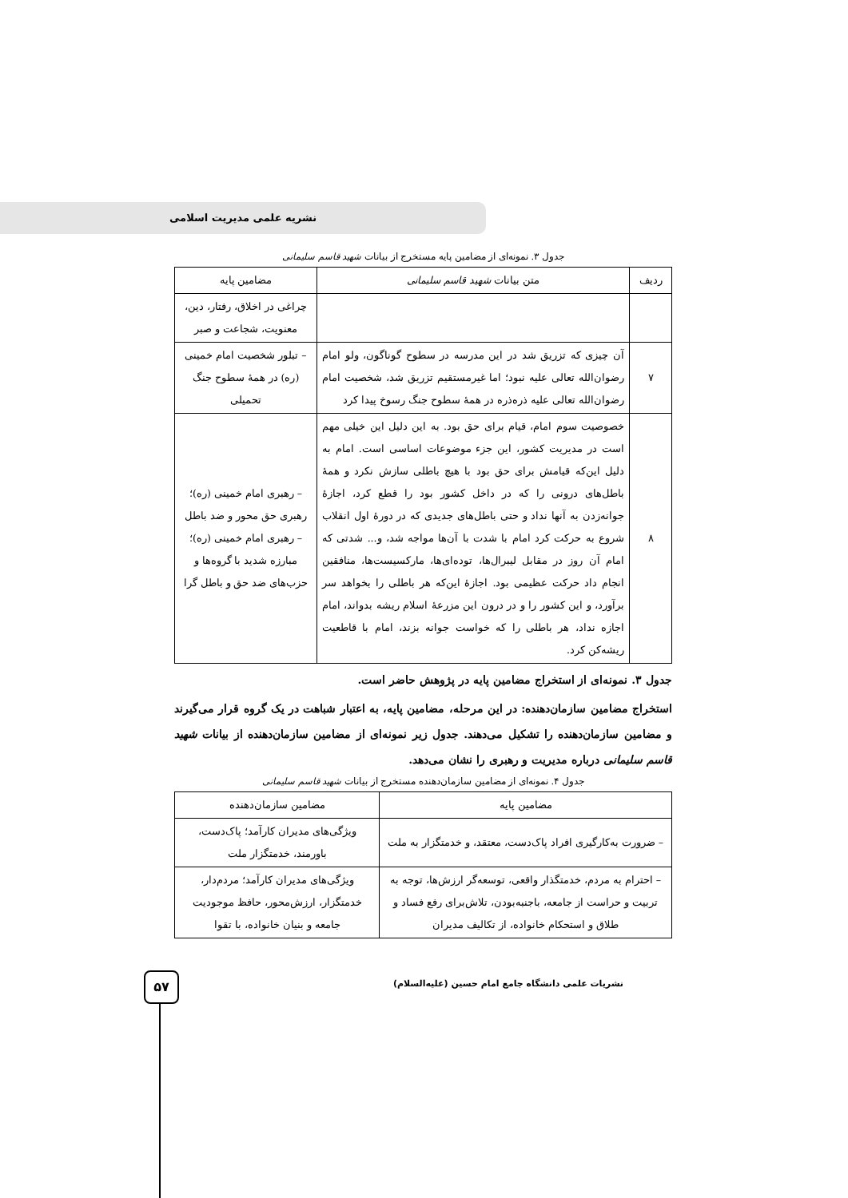نشریه علمی مدیریت اسلامی
جدول ۳. نمونه‌ای از مضامین پایه مستخرج از بیانات شهید قاسم سلیمانی
| ردیف | متن بیانات شهید قاسم سلیمانی | مضامین پایه |
| --- | --- | --- |
| | | چراغی در اخلاق، رفتار، دین، معنویت، شجاعت و صبر |
| ۷ | آن چیزی که تزریق شد در این مدرسه در سطوح گوناگون، ولو امام رضوان‌الله تعالی علیه نبود؛ اما غیرمستقیم تزریق شد، شخصیت امام رضوان‌الله تعالی علیه ذره‌ذره در همهٔ سطوح جنگ رسوخ پیدا کرد | – تبلور شخصیت امام خمینی (ره) در همهٔ سطوح جنگ تحمیلی |
| ۸ | خصوصیت سوم امام، قیام برای حق بود. به این دلیل این خیلی مهم است در مدیریت کشور، این جزء موضوعات اساسی است. امام به دلیل این‌که قیامش برای حق بود با هیچ باطلی سازش نکرد و همهٔ باطل‌های درونی را که در داخل کشور بود را قطع کرد، اجازهٔ جوانه‌زدن به آنها نداد و حتی باطل‌های جدیدی که در دورهٔ اول انقلاب شروع به حرکت کرد امام با شدت با آن‌ها مواجه شد، و... شدتی که امام آن روز در مقابل لیبرال‌ها، توده‌ای‌ها، مارکسیست‌ها، منافقین انجام داد حرکت عظیمی بود. اجازهٔ این‌که هر باطلی را بخواهد سر برآورد، و این کشور را و در درون این مزرعهٔ اسلام ریشه بدواند، امام اجازه نداد، هر باطلی را که خواست جوانه بزند، امام با قاطعیت ریشه‌کن کرد. | – رهبری امام خمینی (ره)؛ رهبری حق محور و ضد باطل – رهبری امام خمینی (ره)؛ مبارزه شدید با گروه‌ها و حزب‌های ضد حق و باطل گرا |
جدول ۳. نمونه‌ای از استخراج مضامین پایه در پژوهش حاضر است.
استخراج مضامین سازمان‌دهنده: در این مرحله، مضامین پایه، به اعتبار شباهت در یک گروه قرار می‌گیرند و مضامین سازمان‌دهنده را تشکیل می‌دهند. جدول زیر نمونه‌ای از مضامین سازمان‌دهنده از بیانات شهید قاسم سلیمانی درباره مدیریت و رهبری را نشان می‌دهد.
جدول ۴. نمونه‌ای از مضامین سازمان‌دهنده مستخرج از بیانات شهید قاسم سلیمانی
| مضامین پایه | مضامین سازمان‌دهنده |
| --- | --- |
| – ضرورت به‌کارگیری افراد پاک‌دست، معتقد، و خدمتگزار به ملت | ویژگی‌های مدیران کارآمد؛ پاک‌دست، باورمند، خدمتگزار ملت |
| – احترام به مردم، خدمتگذار واقعی، توسعه‌گر ارزش‌ها، توجه به تربیت و حراست از جامعه، باجنبه‌بودن، تلاش‌برای رفع فساد و طلاق و استحکام خانواده، از تکالیف مدیران | ویژگی‌های مدیران کارآمد؛ مردم‌دار، خدمتگزار، ارزش‌محور، حافظ موجودیت جامعه و بنیان خانواده، با تقوا |
نشریات علمی دانشگاه جامع امام حسین (علیه‌السلام) ۵۷